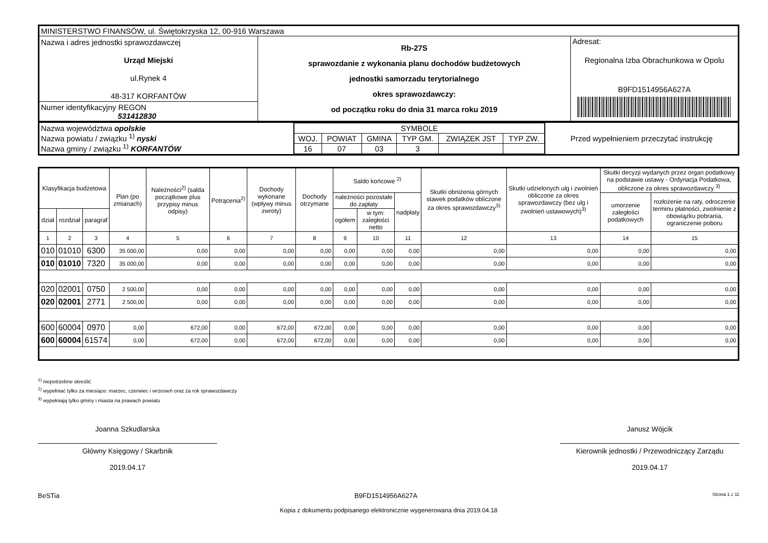| MINISTERSTWO FINANSÓW, ul. Świętokrzyska 12, 00-916 Warszawa | | |
| Nazwa i adres jednostki sprawozdawczej Urząd Miejski ul.Rynek 4 48-317 KORFANTÓW | Rb-27S sprawozdanie z wykonania planu dochodów budżetowych jednostki samorzadu terytorialnego okres sprawozdawczy: od początku roku do dnia 31 marca roku 2019 | Adresat: Regionalna Izba Obrachunkowa w Opolu B9FD1514956A627A |
| Numer identyfikacyjny REGON 531412830 | | |
| Nazwa województwa opolskie Nazwa powiatu / związku <sup>1)</sup> nyski Nazwa gminy / związku <sup>1)</sup> KORFANTÓW | / SYMBOLE / / / / / / / WOJ. / POWIAT / GMINA / TYP GM. / ZWIĄZEK JST / TYP ZW. / / 16 / 07 / 03 / 3 / / / | Przed wypełnieniem przeczytać instrukcję |
| Klasyfikacja budżetowa | | | Plan (po zmianach) | Należności<sup>2)</sup> (salda początkowe plus przypisy minus odpisy) | Potrącenia<sup>2)</sup> | Dochody wykonane (wpływy minus zwroty) | Dochody otrzymane | Saldo końcowe <sup>2)</sup> | | | Skutki obniżenia górnych stawek podatków obliczone za okres sprawozdawczy<sup>3)</sup> | Skutki udzielonych ulg i zwolnień obliczone za okres sprawozdawczy (bez ulg i zwolnień ustawowych)<sup>3)</sup> | Skutki decyzji wydanych przez organ podatkowy na podstawie ustawy - Ordynacja Podatkowa, obliczone za okres sprawozdawczy <sup>3)</sup> | |
| --- | --- | --- | --- | --- | --- | --- | --- | --- | --- | --- | --- | --- | --- | --- |
| | | | | | | | | należności pozostałe do zapłaty | | nadpłaty | | | umorzenie zaległości podatkowych | rozłożenie na raty, odroczenie terminu płatności, zwolnienie z obowiązku pobrania, ograniczenie poboru |
| dział | rozdział | paragraf | | | | | | ogółem | w tym: zaległości netto | | | | | |
| 1 | 2 | 3 | 4 | 5 | 6 | 7 | 8 | 9 | 10 | 11 | 12 | 13 | 14 | 15 |
| 010 | 01010 | 6300 | 35 000,00 | 0,00 | 0,00 | 0,00 | 0,00 | 0,00 | 0,00 | 0,00 | 0,00 | 0,00 | 0,00 | 0,00 |
| 010 | 01010 | 7320 | 35 000,00 | 0,00 | 0,00 | 0,00 | 0,00 | 0,00 | 0,00 | 0,00 | 0,00 | 0,00 | 0,00 | 0,00 |
| 020 | 02001 | 0750 | 2 500,00 | 0,00 | 0,00 | 0,00 | 0,00 | 0,00 | 0,00 | 0,00 | 0,00 | 0,00 | 0,00 | 0,00 |
| 020 | 02001 | 2771 | 2 500,00 | 0,00 | 0,00 | 0,00 | 0,00 | 0,00 | 0,00 | 0,00 | 0,00 | 0,00 | 0,00 | 0,00 |
| 600 | 60004 | 0970 | 0,00 | 672,00 | 0,00 | 672,00 | 672,00 | 0,00 | 0,00 | 0,00 | 0,00 | 0,00 | 0,00 | 0,00 |
| 600 | 60004 | 61574 | 0,00 | 672,00 | 0,00 | 672,00 | 672,00 | 0,00 | 0,00 | 0,00 | 0,00 | 0,00 | 0,00 | 0,00 |
<sup>1)</sup> niepotrzebne skreślić
<sup>2)</sup> wypełniać tylko za miesiące: marzec, czerwiec i wrzesień oraz za rok sprawozdawczy
<sup>3)</sup> wypełniają tylko gminy i miasta na prawach powiatu
Joanna Szkudlarska
Główny Księgowy / Skarbnik
2019.04.17
Janusz Wójcik
Kierownik jednostki / Przewodniczący Zarządu
2019.04.17
BeSTia B9FD1514956A627A Strona 1 z 11
Kopia z dokumentu podpisanego elektronicznie wygenerowana dnia 2019.04.18